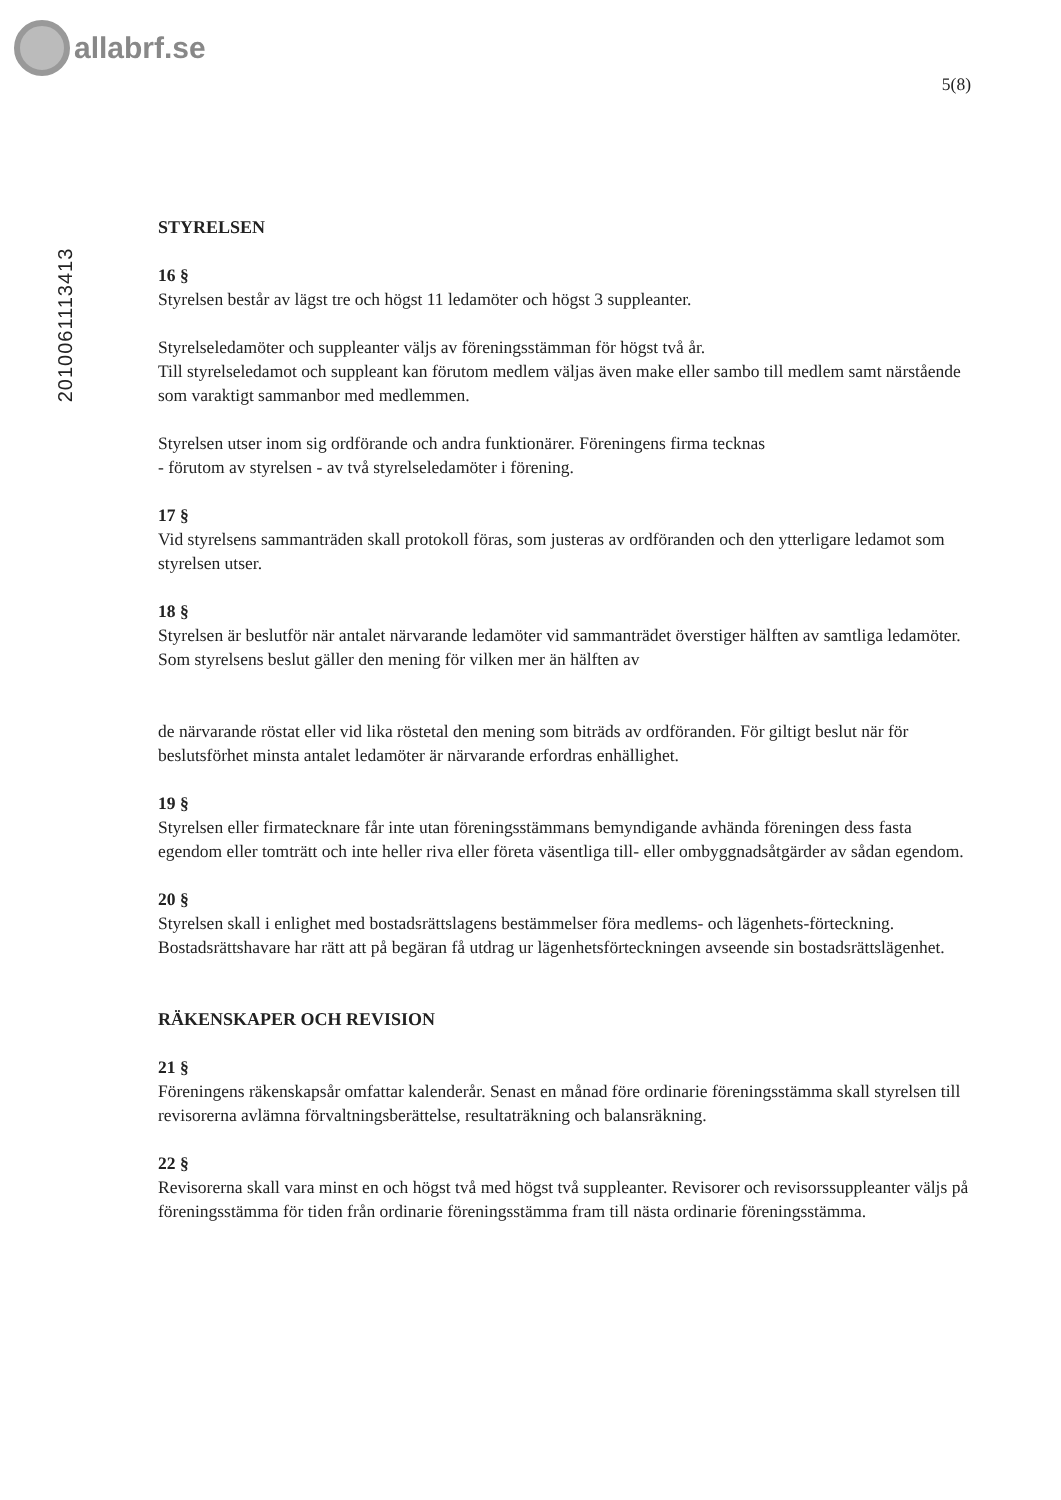allabrf.se
5(8)
2010061113413
STYRELSEN
16 §
Styrelsen består av lägst tre och högst 11 ledamöter och högst 3 suppleanter.
Styrelseledamöter och suppleanter väljs av föreningsstämman för högst två år.
Till styrelseledamot och suppleant kan förutom medlem väljas även make eller sambo till medlem samt närstående som varaktigt sammanbor med medlemmen.
Styrelsen utser inom sig ordförande och andra funktionärer. Föreningens firma tecknas
- förutom av styrelsen - av två styrelseledamöter i förening.
17 §
Vid styrelsens sammanträden skall protokoll föras, som justeras av ordföranden och den ytterligare ledamot som styrelsen utser.
18 §
Styrelsen är beslutför när antalet närvarande ledamöter vid sammanträdet överstiger hälften av samtliga ledamöter. Som styrelsens beslut gäller den mening för vilken mer än hälften av
de närvarande röstat eller vid lika röstetal den mening som biträds av ordföranden. För giltigt beslut när för beslutsförhet minsta antalet ledamöter är närvarande erfordras enhällighet.
19 §
Styrelsen eller firmatecknare får inte utan föreningsstämmans bemyndigande avhända föreningen dess fasta egendom eller tomträtt och inte heller riva eller företa väsentliga till- eller ombyggnadsåtgärder av sådan egendom.
20 §
Styrelsen skall i enlighet med bostadsrättslagens bestämmelser föra medlems- och lägenhets-förteckning. Bostadsrättshavare har rätt att på begäran få utdrag ur lägenhetsförteckningen avseende sin bostadsrättslägenhet.
RÄKENSKAPER OCH REVISION
21 §
Föreningens räkenskapsår omfattar kalenderår. Senast en månad före ordinarie föreningsstämma skall styrelsen till revisorerna avlämna förvaltningsberättelse, resultaträkning och balansräkning.
22 §
Revisorerna skall vara minst en och högst två med högst två suppleanter. Revisorer och revisorssuppleanter väljs på föreningsstämma för tiden från ordinarie föreningsstämma fram till nästa ordinarie föreningsstämma.